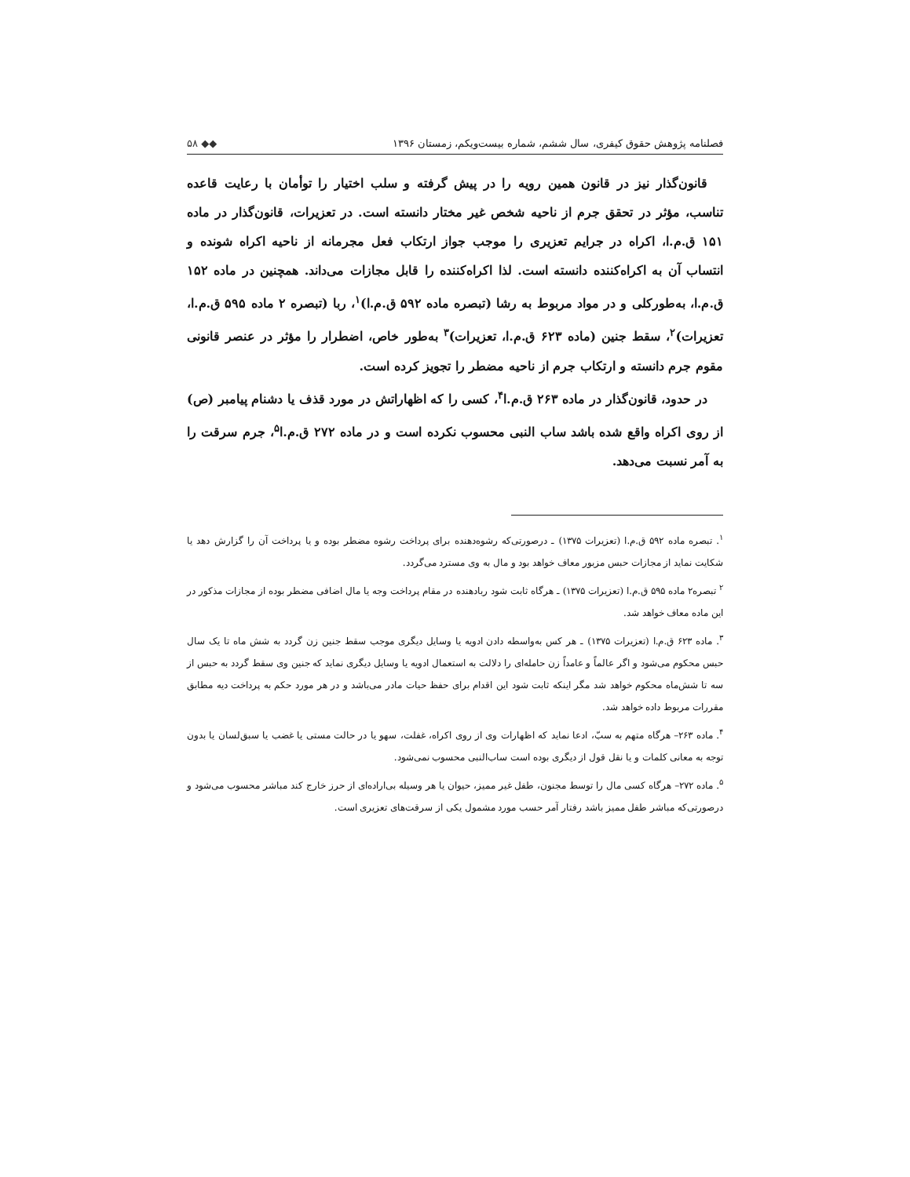فصلنامه پژوهش حقوق کیفری، سال ششم، شماره بیست‌ویکم، زمستان ۱۳۹۶ ◆◆ ۵۸
قانون‌گذار نیز در قانون همین رویه را در پیش گرفته و سلب اختیار را توأمان با رعایت قاعده تناسب، مؤثر در تحقق جرم از ناحیه شخص غیر مختار دانسته است. در تعزیرات، قانون‌گذار در ماده ۱۵۱ ق.م.ا، اکراه در جرایم تعزیری را موجب جواز ارتکاب فعل مجرمانه از ناحیه اکراه شونده و انتساب آن به اکراه‌کننده دانسته است. لذا اکراه‌کننده را قابل مجازات می‌داند. همچنین در ماده ۱۵۲ ق.م.ا، به‌طورکلی و در مواد مربوط به رشا (تبصره ماده ۵۹۲ ق.م.ا)<sup>۱</sup>، ربا (تبصره ۲ ماده ۵۹۵ ق.م.ا، تعزیرات)<sup>۲</sup>، سقط جنین (ماده ۶۲۳ ق.م.ا، تعزیرات)<sup>۳</sup> به‌طور خاص، اضطرار را مؤثر در عنصر قانونی مقوم جرم دانسته و ارتکاب جرم از ناحیه مضطر را تجویز کرده است.
در حدود، قانون‌گذار در ماده ۲۶۳ ق.م.ا<sup>۴</sup>، کسی را که اظهاراتش در مورد قذف یا دشنام پیامبر (ص) از روی اکراه واقع شده باشد ساب النبی محسوب نکرده است و در ماده ۲۷۲ ق.م.ا<sup>۵</sup>، جرم سرقت را به آمر نسبت می‌دهد.
<sup>۱</sup>. تبصره ماده ۵۹۲ ق.م.ا (تعزیرات ۱۳۷۵) ـ درصورتی‌که رشوه‌دهنده برای پرداخت رشوه مضطر بوده و یا پرداخت آن را گزارش دهد یا شکایت نماید از مجازات حبس مزبور معاف خواهد بود و مال به وی مسترد می‌گردد.
<sup>۲</sup> تبصره۲ ماده ۵۹۵ ق.م.ا (تعزیرات ۱۳۷۵) ـ هرگاه ثابت شود ربادهنده در مقام پرداخت وجه یا مال اضافی مضطر بوده از مجازات مذکور در این ماده معاف خواهد شد.
<sup>۳</sup>. ماده ۶۲۳ ق.م.ا (تعزیرات ۱۳۷۵) ـ هر کس به‌واسطه دادن ادویه یا وسایل دیگری موجب سقط جنین زن گردد به شش ماه تا یک سال حبس محکوم می‌شود و اگر عالماً و عامداً زن حامله‌ای را دلالت به استعمال ادویه یا وسایل دیگری نماید که جنین وی سقط گردد به حبس از سه تا شش‌ماه محکوم خواهد شد مگر اینکه ثابت شود این اقدام برای حفظ حیات مادر می‌باشد و در هر مورد حکم به پرداخت دیه مطابق مقررات مربوط داده خواهد شد.
<sup>۴</sup>. ماده ۲۶۳– هرگاه متهم به سبّ، ادعا نماید که اظهارات وی از روی اکراه، غفلت، سهو یا در حالت مستی یا غضب یا سبق‌لسان یا بدون توجه به معانی کلمات و یا نقل قول از دیگری بوده است ساب‌النبی محسوب نمی‌شود.
<sup>۵</sup>. ماده ۲۷۲– هرگاه کسی مال را توسط مجنون، طفل غیر ممیز، حیوان یا هر وسیله بی‌اراده‌ای از حرز خارج کند مباشر محسوب می‌شود و درصورتی‌که مباشر طفل ممیز باشد رفتار آمر حسب مورد مشمول یکی از سرقت‌های تعزیری است.